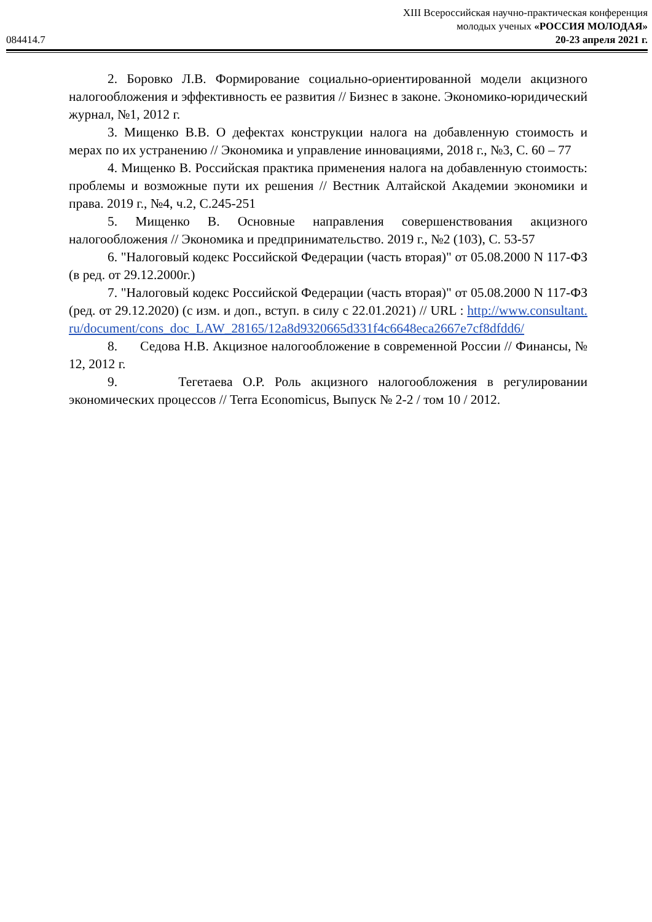084414.7
XIII Всероссийская научно-практическая конференция
молодых ученых «РОССИЯ МОЛОДАЯ»
20-23 апреля 2021 г.
2. Боровко Л.В. Формирование социально-ориентированной модели акцизного налогообложения и эффективность ее развития // Бизнес в законе. Экономико-юридический журнал, №1, 2012 г.
3. Мищенко В.В. О дефектах конструкции налога на добавленную стоимость и мерах по их устранению // Экономика и управление инновациями, 2018 г., №3, С. 60 – 77
4. Мищенко В. Российская практика применения налога на добавленную стоимость: проблемы и возможные пути их решения // Вестник Алтайской Академии экономики и права. 2019 г., №4, ч.2, С.245-251
5. Мищенко В. Основные направления совершенствования акцизного налогообложения // Экономика и предпринимательство. 2019 г., №2 (103), С. 53-57
6. "Налоговый кодекс Российской Федерации (часть вторая)" от 05.08.2000 N 117-ФЗ (в ред. от 29.12.2000г.)
7. "Налоговый кодекс Российской Федерации (часть вторая)" от 05.08.2000 N 117-ФЗ (ред. от 29.12.2020) (с изм. и доп., вступ. в силу с 22.01.2021) // URL : http://www.consultant.ru/document/cons_doc_LAW_28165/12a8d9320665d331f4c6648eca2667e7cf8dfdd6/
8. Седова Н.В. Акцизное налогообложение в современной России // Финансы, № 12, 2012 г.
9. Тегетаева О.Р. Роль акцизного налогообложения в регулировании экономических процессов // Terra Economicus, Выпуск № 2-2 / том 10 / 2012.